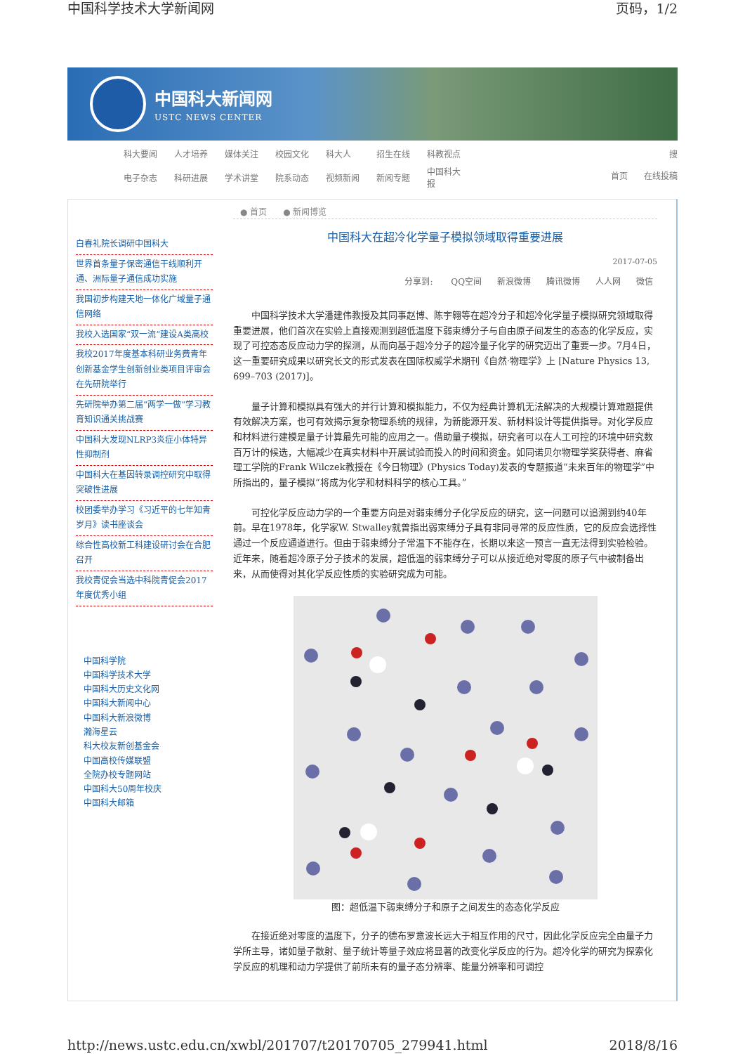中国科学技术大学新闻网 页码，1/2
中国科大新闻网
USTC NEWS CENTER
| 科大要闻 | 人才培养 | 媒体关注 | 校园文化 | 科大人 | 招生在线 | 科教视点 |
| 电子杂志 | 科研进展 | 学术讲堂 | 院系动态 | 视频新闻 | 新闻专题 | 中国科大报 |
搜
首页 在线投稿
白春礼院长调研中国科大
世界首条量子保密通信干线顺利开通、洲际量子通信成功实施
我国初步构建天地一体化广域量子通信网络
我校入选国家“双一流”建设A类高校
我校2017年度基本科研业务费青年创新基金学生创新创业类项目评审会在先研院举行
先研院举办第二届“两学一做”学习教育知识通关挑战赛
中国科大发现NLRP3炎症小体特异性抑制剂
中国科大在基因转录调控研究中取得突破性进展
校团委举办学习《习近平的七年知青岁月》读书座谈会
综合性高校新工科建设研讨会在合肥召开
我校青促会当选中科院青促会2017年度优秀小组
中国科学院
中国科学技术大学
中国科大历史文化网
中国科大新闻中心
中国科大新浪微博
瀚海星云
科大校友新创基金会
中国高校传媒联盟
全院办校专题网站
中国科大50周年校庆
中国科大邮箱
● 首页 ● 新闻博览
中国科大在超冷化学量子模拟领域取得重要进展
2017-07-05
分享到: QQ空间 新浪微博 腾讯微博 人人网 微信
中国科学技术大学潘建伟教授及其同事赵博、陈宇翱等在超冷分子和超冷化学量子模拟研究领域取得重要进展，他们首次在实验上直接观测到超低温度下弱束缚分子与自由原子间发生的态态的化学反应，实现了可控态态反应动力学的探测，从而向基于超冷分子的超冷量子化学的研究迈出了重要一步。7月4日，这一重要研究成果以研究长文的形式发表在国际权威学术期刊《自然·物理学》上 [Nature Physics 13, 699–703 (2017)]。
量子计算和模拟具有强大的并行计算和模拟能力，不仅为经典计算机无法解决的大规模计算难题提供有效解决方案，也可有效揭示复杂物理系统的规律，为新能源开发、新材料设计等提供指导。对化学反应和材料进行建模是量子计算最先可能的应用之一。借助量子模拟，研究者可以在人工可控的环境中研究数百万计的候选，大幅减少在真实材料中开展试验而投入的时间和资金。如同诺贝尔物理学奖获得者、麻省理工学院的Frank Wilczek教授在《今日物理》(Physics Today)发表的专题报道“未来百年的物理学”中所指出的，量子模拟“将成为化学和材料科学的核心工具。”
可控化学反应动力学的一个重要方向是对弱束缚分子化学反应的研究，这一问题可以追溯到约40年前。早在1978年，化学家W. Stwalley就曾指出弱束缚分子具有非同寻常的反应性质，它的反应会选择性通过一个反应通道进行。但由于弱束缚分子常温下不能存在，长期以来这一预言一直无法得到实验检验。近年来，随着超冷原子分子技术的发展，超低温的弱束缚分子可以从接近绝对零度的原子气中被制备出来，从而使得对其化学反应性质的实验研究成为可能。
图：超低温下弱束缚分子和原子之间发生的态态化学反应
在接近绝对零度的温度下，分子的德布罗意波长远大于相互作用的尺寸，因此化学反应完全由量子力学所主导，诸如量子散射、量子统计等量子效应将显著的改变化学反应的行为。超冷化学的研究为探索化学反应的机理和动力学提供了前所未有的量子态分辨率、能量分辨率和可调控
http://news.ustc.edu.cn/xwbl/201707/t20170705_279941.html 2018/8/16